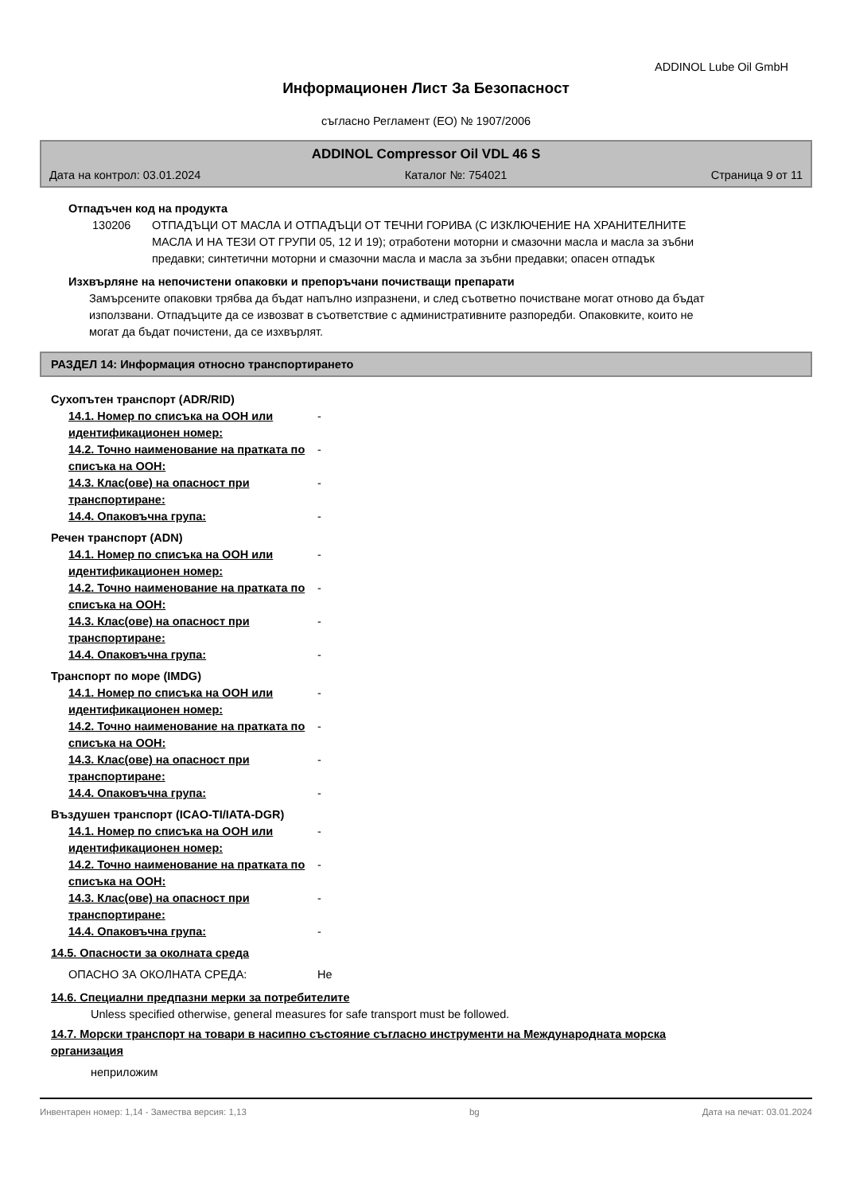ADDINOL Lube Oil GmbH
Информационен Лист За Безопасност
съгласно Регламент (ЕО) № 1907/2006
ADDINOL Compressor Oil VDL 46 S
Дата на контрол: 03.01.2024 Каталог №: 754021 Страница 9 от 11
Отпадъчен код на продукта
130206 ОТПАДЪЦИ ОТ МАСЛА И ОТПАДЪЦИ ОТ ТЕЧНИ ГОРИВА (С ИЗКЛЮЧЕНИЕ НА ХРАНИТЕЛНИТЕ МАСЛА И НА ТЕЗИ ОТ ГРУПИ 05, 12 И 19); отработени моторни и смазочни масла и масла за зъбни предавки; синтетични моторни и смазочни масла и масла за зъбни предавки; опасен отпадък
Изхвърляне на непочистени опаковки и препоръчани почистващи препарати
Замърсените опаковки трябва да бъдат напълно изпразнени, и след съответно почистване могат отново да бъдат използвани. Отпадъците да се извозват в съответствие с административните разпоредби. Опаковките, които не могат да бъдат почистени, да се изхвърлят.
РАЗДЕЛ 14: Информация относно транспортирането
Сухопътен транспорт (ADR/RID)
14.1. Номер по списъка на ООН или идентификационен номер: -
14.2. Точно наименование на пратката по списъка на ООН: -
14.3. Клас(ове) на опасност при транспортиране: -
14.4. Опаковъчна група: -
Речен транспорт (ADN)
14.1. Номер по списъка на ООН или идентификационен номер: -
14.2. Точно наименование на пратката по списъка на ООН: -
14.3. Клас(ове) на опасност при транспортиране: -
14.4. Опаковъчна група: -
Транспорт по море (IMDG)
14.1. Номер по списъка на ООН или идентификационен номер: -
14.2. Точно наименование на пратката по списъка на ООН: -
14.3. Клас(ове) на опасност при транспортиране: -
14.4. Опаковъчна група: -
Въздушен транспорт (ICAO-TI/IATA-DGR)
14.1. Номер по списъка на ООН или идентификационен номер: -
14.2. Точно наименование на пратката по списъка на ООН: -
14.3. Клас(ове) на опасност при транспортиране: -
14.4. Опаковъчна група: -
14.5. Опасности за околната среда
ОПАСНО ЗА ОКОЛНАТА СРЕДА: Не
14.6. Специални предпазни мерки за потребителите
Unless specified otherwise, general measures for safe transport must be followed.
14.7. Морски транспорт на товари в насипно състояние съгласно инструменти на Международната морска организация
неприложим
Инвентарен номер: 1,14 - Замества версия: 1,13 bg Дата на печат: 03.01.2024